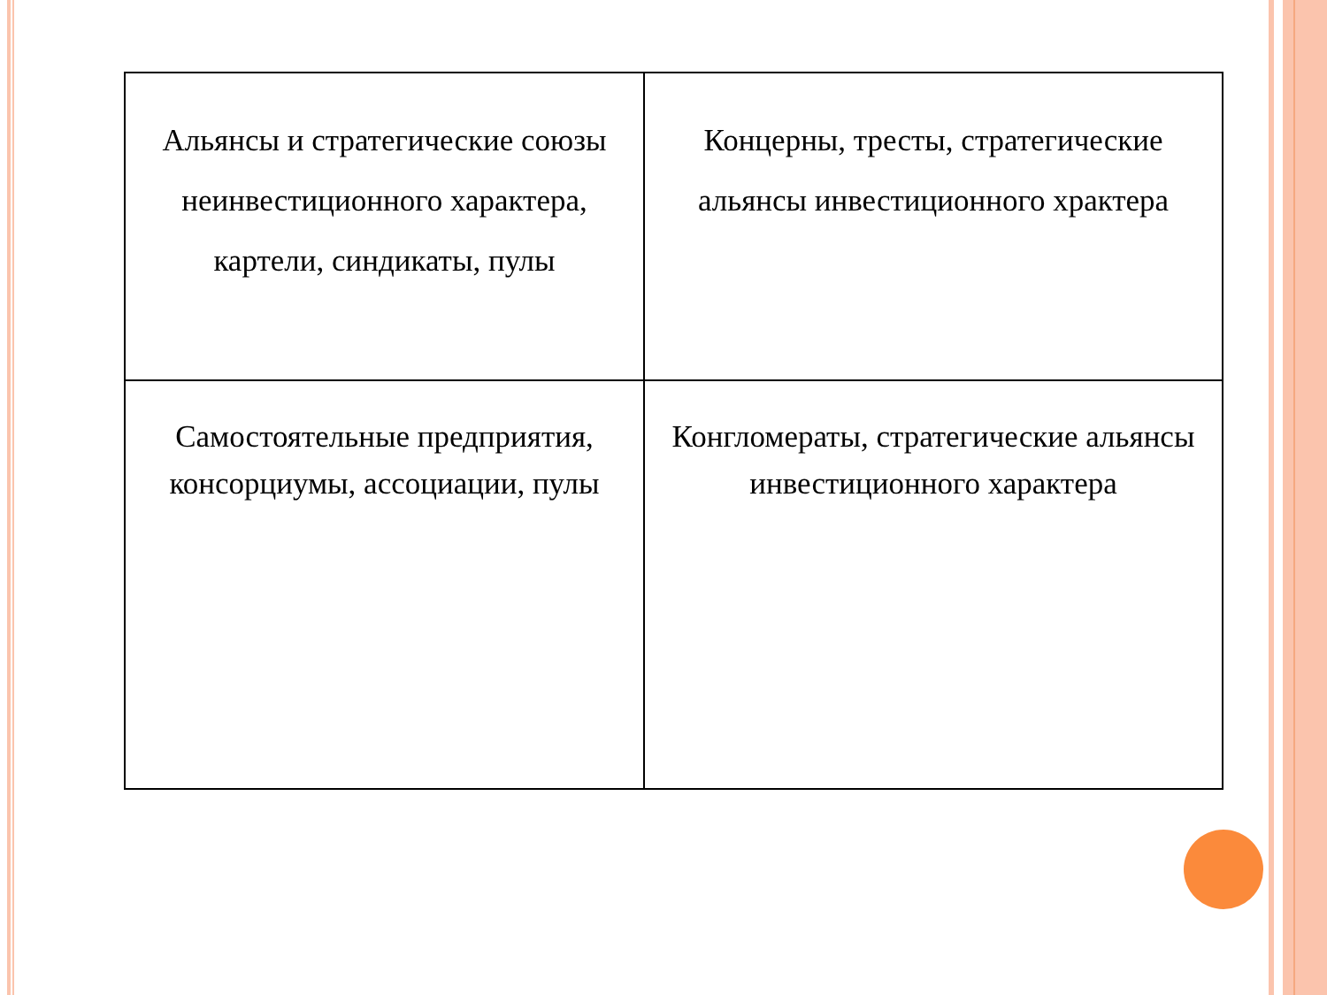| Альянсы и стратегические союзы неинвестиционного характера, картели, синдикаты, пулы | Концерны, тресты, стратегические альянсы инвестиционного хрaктера |
| Самостоятельные предприятия, консорциумы, ассоциации, пулы | Конгломераты, стратегические альянсы инвестиционного характера |